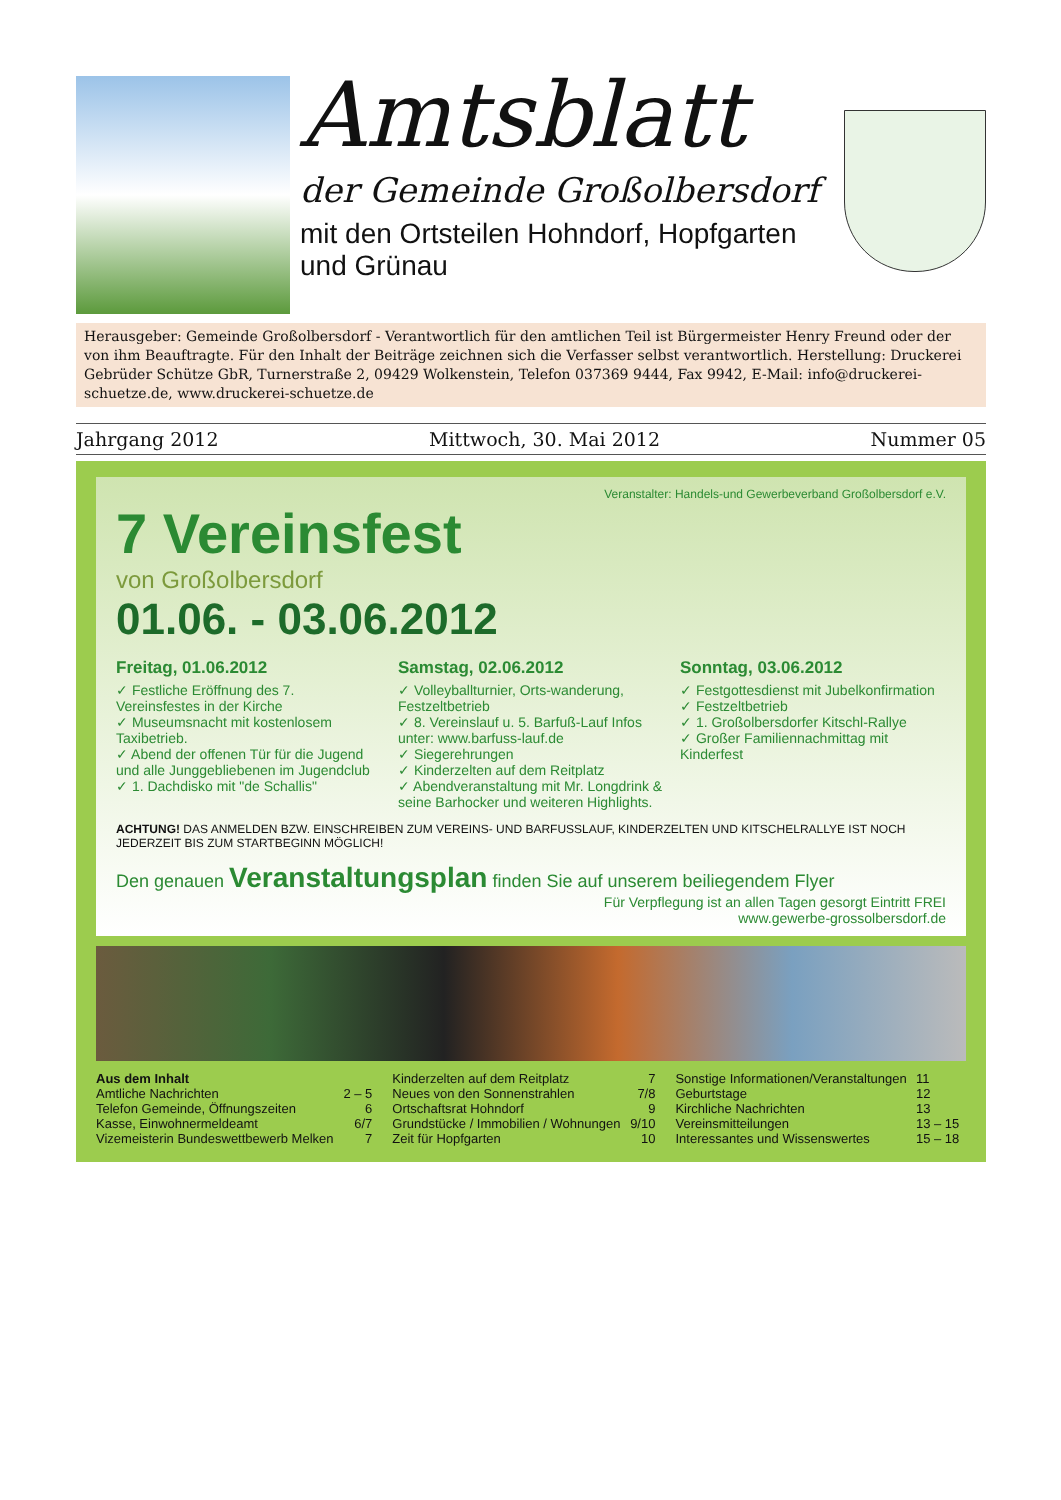Amtsblatt
der Gemeinde Großolbersdorf
mit den Ortsteilen Hohndorf, Hopfgarten und Grünau
Herausgeber: Gemeinde Großolbersdorf - Verantwortlich für den amtlichen Teil ist Bürgermeister Henry Freund oder der von ihm Beauftragte. Für den Inhalt der Beiträge zeichnen sich die Verfasser selbst verantwortlich. Herstellung: Druckerei Gebrüder Schütze GbR, Turnerstraße 2, 09429 Wolkenstein, Telefon 037369 9444, Fax 9942, E-Mail: info@druckerei-schuetze.de, www.druckerei-schuetze.de
Jahrgang 2012 Mittwoch, 30. Mai 2012 Nummer 05
Veranstalter: Handels-und Gewerbeverband Großolbersdorf e.V.
7 Vereinsfest
von Großolbersdorf
01.06. - 03.06.2012
Freitag, 01.06.2012
✓ Festliche Eröffnung des 7. Vereinsfestes in der Kirche
✓ Museumsnacht mit kostenlosem Taxibetrieb.
✓ Abend der offenen Tür für die Jugend und alle Junggebliebenen im Jugendclub
✓ 1. Dachdisko mit "de Schallis"
Samstag, 02.06.2012
✓ Volleyballturnier, Orts-wanderung, Festzeltbetrieb
✓ 8. Vereinslauf u. 5. Barfuß-Lauf Infos unter: www.barfuss-lauf.de
✓ Siegerehrungen
✓ Kinderzelten auf dem Reitplatz
✓ Abendveranstaltung mit Mr. Longdrink & seine Barhocker und weiteren Highlights.
Sonntag, 03.06.2012
✓ Festgottesdienst mit Jubelkonfirmation
✓ Festzeltbetrieb
✓ 1. Großolbersdorfer Kitschl-Rallye
✓ Großer Familiennachmittag mit Kinderfest
ACHTUNG! DAS ANMELDEN BZW. EINSCHREIBEN ZUM VEREINS- UND BARFUSSLAUF, KINDERZELTEN UND KITSCHELRALLYE IST NOCH JEDERZEIT BIS ZUM STARTBEGINN MÖGLICH!
Den genauen Veranstaltungsplan finden Sie auf unserem beiliegendem Flyer
Für Verpflegung ist an allen Tagen gesorgt Eintritt FREI
www.gewerbe-grossolbersdorf.de
| Aus dem Inhalt | | Kinderzelten auf dem Reitplatz | 7 | Sonstige Informationen/Veranstaltungen | 11 |
| Amtliche Nachrichten | 2 – 5 | Neues von den Sonnenstrahlen | 7/8 | Geburtstage | 12 |
| Telefon Gemeinde, Öffnungszeiten | 6 | Ortschaftsrat Hohndorf | 9 | Kirchliche Nachrichten | 13 |
| Kasse, Einwohnermeldeamt | 6/7 | Grundstücke / Immobilien / Wohnungen | 9/10 | Vereinsmitteilungen | 13 – 15 |
| Vizemeisterin Bundeswettbewerb Melken | 7 | Zeit für Hopfgarten | 10 | Interessantes und Wissenswertes | 15 – 18 |